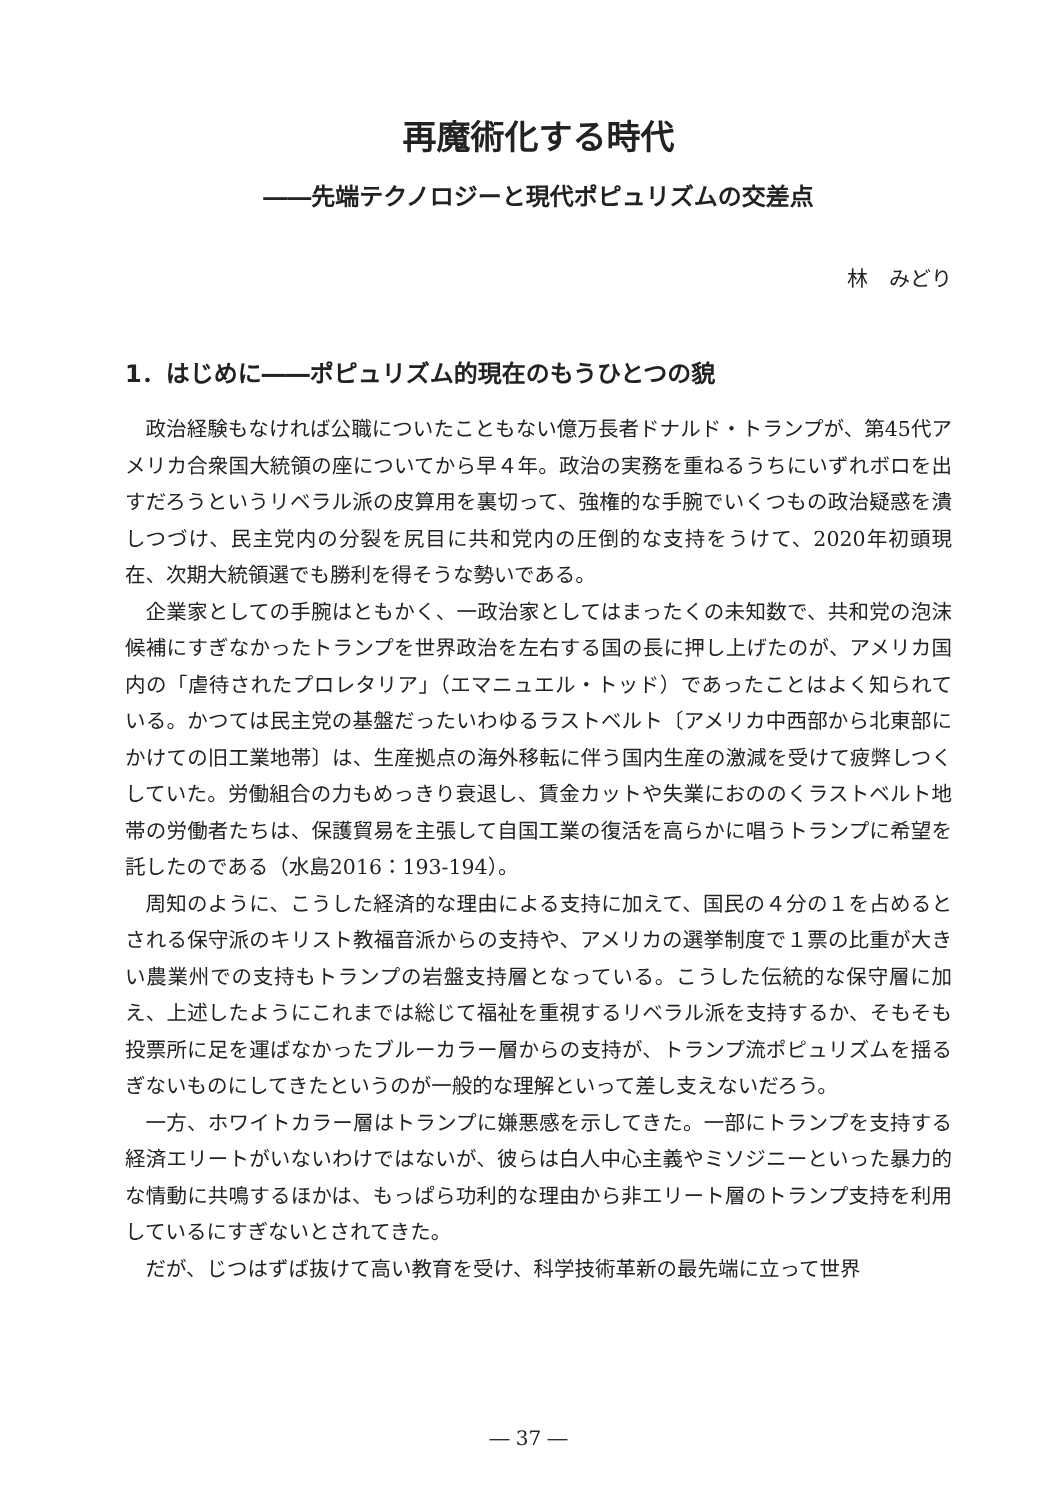再魔術化する時代
――先端テクノロジーと現代ポピュリズムの交差点
林　みどり
1．はじめに――ポピュリズム的現在のもうひとつの貌
政治経験もなければ公職についたこともない億万長者ドナルド・トランプが、第45代アメリカ合衆国大統領の座についてから早４年。政治の実務を重ねるうちにいずれボロを出すだろうというリベラル派の皮算用を裏切って、強権的な手腕でいくつもの政治疑惑を潰しつづけ、民主党内の分裂を尻目に共和党内の圧倒的な支持をうけて、2020年初頭現在、次期大統領選でも勝利を得そうな勢いである。
企業家としての手腕はともかく、一政治家としてはまったくの未知数で、共和党の泡沫候補にすぎなかったトランプを世界政治を左右する国の長に押し上げたのが、アメリカ国内の「虐待されたプロレタリア」（エマニュエル・トッド）であったことはよく知られている。かつては民主党の基盤だったいわゆるラストベルト〔アメリカ中西部から北東部にかけての旧工業地帯〕は、生産拠点の海外移転に伴う国内生産の激減を受けて疲弊しつくしていた。労働組合の力もめっきり衰退し、賃金カットや失業におののくラストベルト地帯の労働者たちは、保護貿易を主張して自国工業の復活を高らかに唱うトランプに希望を託したのである（水島2016：193-194）。
周知のように、こうした経済的な理由による支持に加えて、国民の４分の１を占めるとされる保守派のキリスト教福音派からの支持や、アメリカの選挙制度で１票の比重が大きい農業州での支持もトランプの岩盤支持層となっている。こうした伝統的な保守層に加え、上述したようにこれまでは総じて福祉を重視するリベラル派を支持するか、そもそも投票所に足を運ばなかったブルーカラー層からの支持が、トランプ流ポピュリズムを揺るぎないものにしてきたというのが一般的な理解といって差し支えないだろう。
一方、ホワイトカラー層はトランプに嫌悪感を示してきた。一部にトランプを支持する経済エリートがいないわけではないが、彼らは白人中心主義やミソジニーといった暴力的な情動に共鳴するほかは、もっぱら功利的な理由から非エリート層のトランプ支持を利用しているにすぎないとされてきた。
だが、じつはずば抜けて高い教育を受け、科学技術革新の最先端に立って世界
― 37 ―